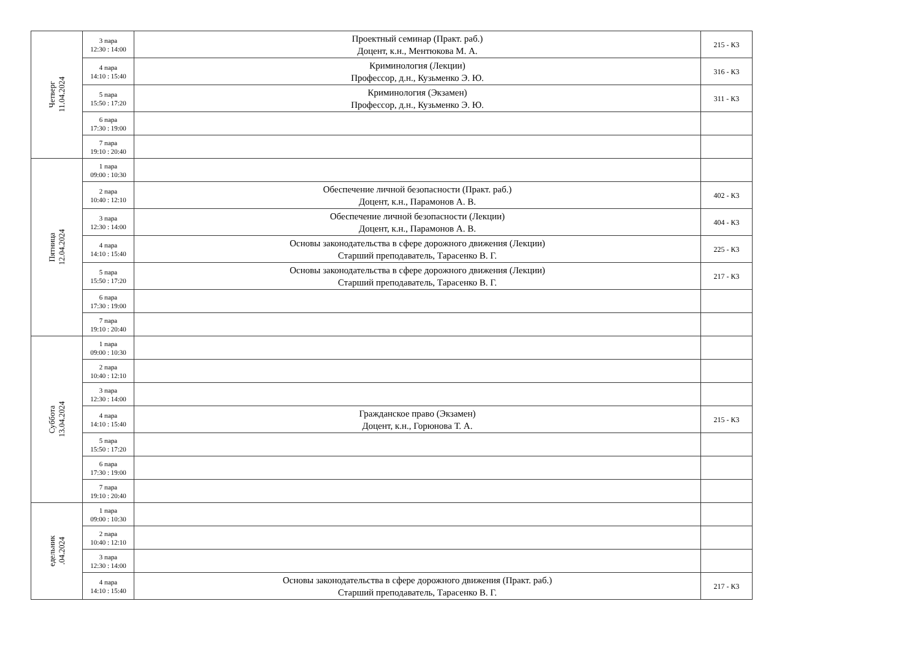| Четверг 11.04.2024 | 3 пара 12:30 : 14:00 | Проектный семинар (Практ. раб.) Доцент, к.н., Ментюкова М. А. | 215 - К3 |
| | 4 пара 14:10 : 15:40 | Криминология (Лекции) Профессор, д.н., Кузьменко Э. Ю. | 316 - К3 |
| | 5 пара 15:50 : 17:20 | Криминология (Экзамен) Профессор, д.н., Кузьменко Э. Ю. | 311 - К3 |
| | 6 пара 17:30 : 19:00 | | |
| | 7 пара 19:10 : 20:40 | | |
| Пятница 12.04.2024 | 1 пара 09:00 : 10:30 | | |
| | 2 пара 10:40 : 12:10 | Обеспечение личной безопасности (Практ. раб.) Доцент, к.н., Парамонов А. В. | 402 - К3 |
| | 3 пара 12:30 : 14:00 | Обеспечение личной безопасности (Лекции) Доцент, к.н., Парамонов А. В. | 404 - К3 |
| | 4 пара 14:10 : 15:40 | Основы законодательства в сфере дорожного движения (Лекции) Старший преподаватель, Тарасенко В. Г. | 225 - К3 |
| | 5 пара 15:50 : 17:20 | Основы законодательства в сфере дорожного движения (Лекции) Старший преподаватель, Тарасенко В. Г. | 217 - К3 |
| | 6 пара 17:30 : 19:00 | | |
| | 7 пара 19:10 : 20:40 | | |
| Суббота 13.04.2024 | 1 пара 09:00 : 10:30 | | |
| | 2 пара 10:40 : 12:10 | | |
| | 3 пара 12:30 : 14:00 | | |
| | 4 пара 14:10 : 15:40 | Гражданское право (Экзамен) Доцент, к.н., Горюнова Т. А. | 215 - К3 |
| | 5 пара 15:50 : 17:20 | | |
| | 6 пара 17:30 : 19:00 | | |
| | 7 пара 19:10 : 20:40 | | |
| едельник .04.2024 | 1 пара 09:00 : 10:30 | | |
| | 2 пара 10:40 : 12:10 | | |
| | 3 пара 12:30 : 14:00 | | |
| | 4 пара 14:10 : 15:40 | Основы законодательства в сфере дорожного движения (Практ. раб.) Старший преподаватель, Тарасенко В. Г. | 217 - К3 |